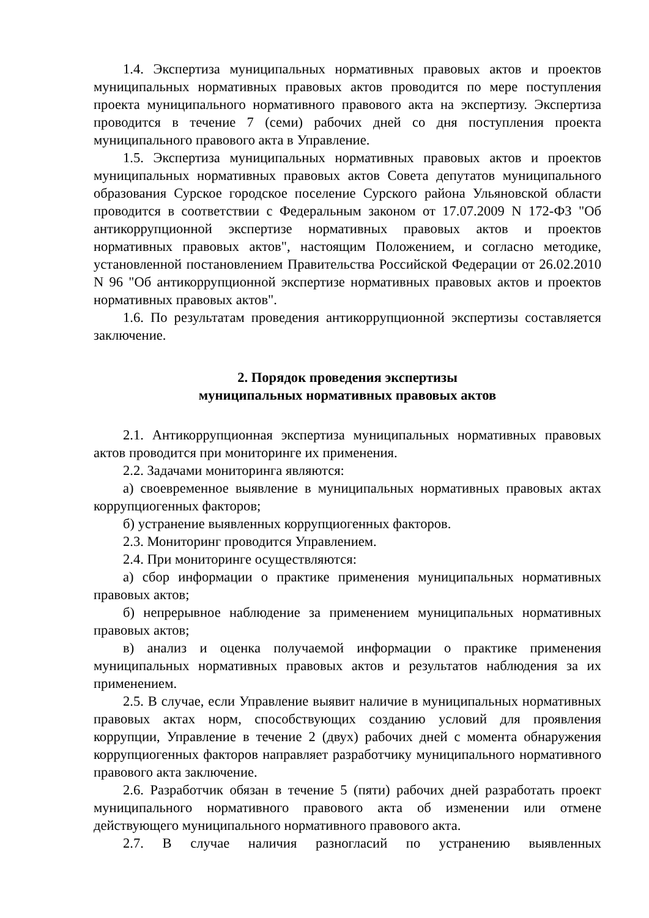1.4. Экспертиза муниципальных нормативных правовых актов и проектов муниципальных нормативных правовых актов проводится по мере поступления проекта муниципального нормативного правового акта на экспертизу. Экспертиза проводится в течение 7 (семи) рабочих дней со дня поступления проекта муниципального правового акта в Управление.
1.5. Экспертиза муниципальных нормативных правовых актов и проектов муниципальных нормативных правовых актов Совета депутатов муниципального образования Сурское городское поселение Сурского района Ульяновской области проводится в соответствии с Федеральным законом от 17.07.2009 N 172-ФЗ "Об антикоррупционной экспертизе нормативных правовых актов и проектов нормативных правовых актов", настоящим Положением, и согласно методике, установленной постановлением Правительства Российской Федерации от 26.02.2010 N 96 "Об антикоррупционной экспертизе нормативных правовых актов и проектов нормативных правовых актов".
1.6. По результатам проведения антикоррупционной экспертизы составляется заключение.
2. Порядок проведения экспертизы
муниципальных нормативных правовых актов
2.1. Антикоррупционная экспертиза муниципальных нормативных правовых актов проводится при мониторинге их применения.
2.2. Задачами мониторинга являются:
а) своевременное выявление в муниципальных нормативных правовых актах коррупциогенных факторов;
б) устранение выявленных коррупциогенных факторов.
2.3. Мониторинг проводится Управлением.
2.4. При мониторинге осуществляются:
а) сбор информации о практике применения муниципальных нормативных правовых актов;
б) непрерывное наблюдение за применением муниципальных нормативных правовых актов;
в) анализ и оценка получаемой информации о практике применения муниципальных нормативных правовых актов и результатов наблюдения за их применением.
2.5. В случае, если Управление выявит наличие в муниципальных нормативных правовых актах норм, способствующих созданию условий для проявления коррупции, Управление в течение 2 (двух) рабочих дней с момента обнаружения коррупциогенных факторов направляет разработчику муниципального нормативного правового акта заключение.
2.6. Разработчик обязан в течение 5 (пяти) рабочих дней разработать проект муниципального нормативного правового акта об изменении или отмене действующего муниципального нормативного правового акта.
2.7. В случае наличия разногласий по устранению выявленных